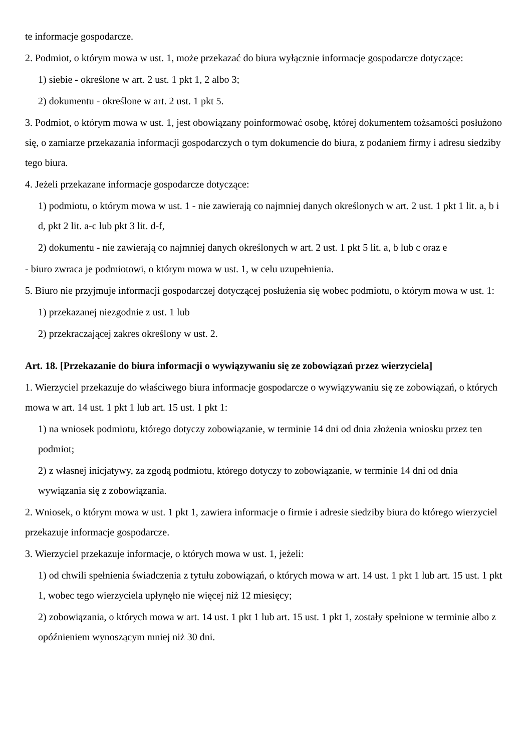te informacje gospodarcze.
2. Podmiot, o którym mowa w ust. 1, może przekazać do biura wyłącznie informacje gospodarcze dotyczące:
1) siebie - określone w art. 2 ust. 1 pkt 1, 2 albo 3;
2) dokumentu - określone w art. 2 ust. 1 pkt 5.
3. Podmiot, o którym mowa w ust. 1, jest obowiązany poinformować osobę, której dokumentem tożsamości posłużono się, o zamiarze przekazania informacji gospodarczych o tym dokumencie do biura, z podaniem firmy i adresu siedziby tego biura.
4. Jeżeli przekazane informacje gospodarcze dotyczące:
1) podmiotu, o którym mowa w ust. 1 - nie zawierają co najmniej danych określonych w art. 2 ust. 1 pkt 1 lit. a, b i d, pkt 2 lit. a-c lub pkt 3 lit. d-f,
2) dokumentu - nie zawierają co najmniej danych określonych w art. 2 ust. 1 pkt 5 lit. a, b lub c oraz e
- biuro zwraca je podmiotowi, o którym mowa w ust. 1, w celu uzupełnienia.
5. Biuro nie przyjmuje informacji gospodarczej dotyczącej posłużenia się wobec podmiotu, o którym mowa w ust. 1:
1) przekazanej niezgodnie z ust. 1 lub
2) przekraczającej zakres określony w ust. 2.
Art. 18. [Przekazanie do biura informacji o wywiązywaniu się ze zobowiązań przez wierzyciela]
1. Wierzyciel przekazuje do właściwego biura informacje gospodarcze o wywiązywaniu się ze zobowiązań, o których mowa w art. 14 ust. 1 pkt 1 lub art. 15 ust. 1 pkt 1:
1) na wniosek podmiotu, którego dotyczy zobowiązanie, w terminie 14 dni od dnia złożenia wniosku przez ten podmiot;
2) z własnej inicjatywy, za zgodą podmiotu, którego dotyczy to zobowiązanie, w terminie 14 dni od dnia wywiązania się z zobowiązania.
2. Wniosek, o którym mowa w ust. 1 pkt 1, zawiera informacje o firmie i adresie siedziby biura do którego wierzyciel przekazuje informacje gospodarcze.
3. Wierzyciel przekazuje informacje, o których mowa w ust. 1, jeżeli:
1) od chwili spełnienia świadczenia z tytułu zobowiązań, o których mowa w art. 14 ust. 1 pkt 1 lub art. 15 ust. 1 pkt 1, wobec tego wierzyciela upłynęło nie więcej niż 12 miesięcy;
2) zobowiązania, o których mowa w art. 14 ust. 1 pkt 1 lub art. 15 ust. 1 pkt 1, zostały spełnione w terminie albo z opóźnieniem wynoszącym mniej niż 30 dni.